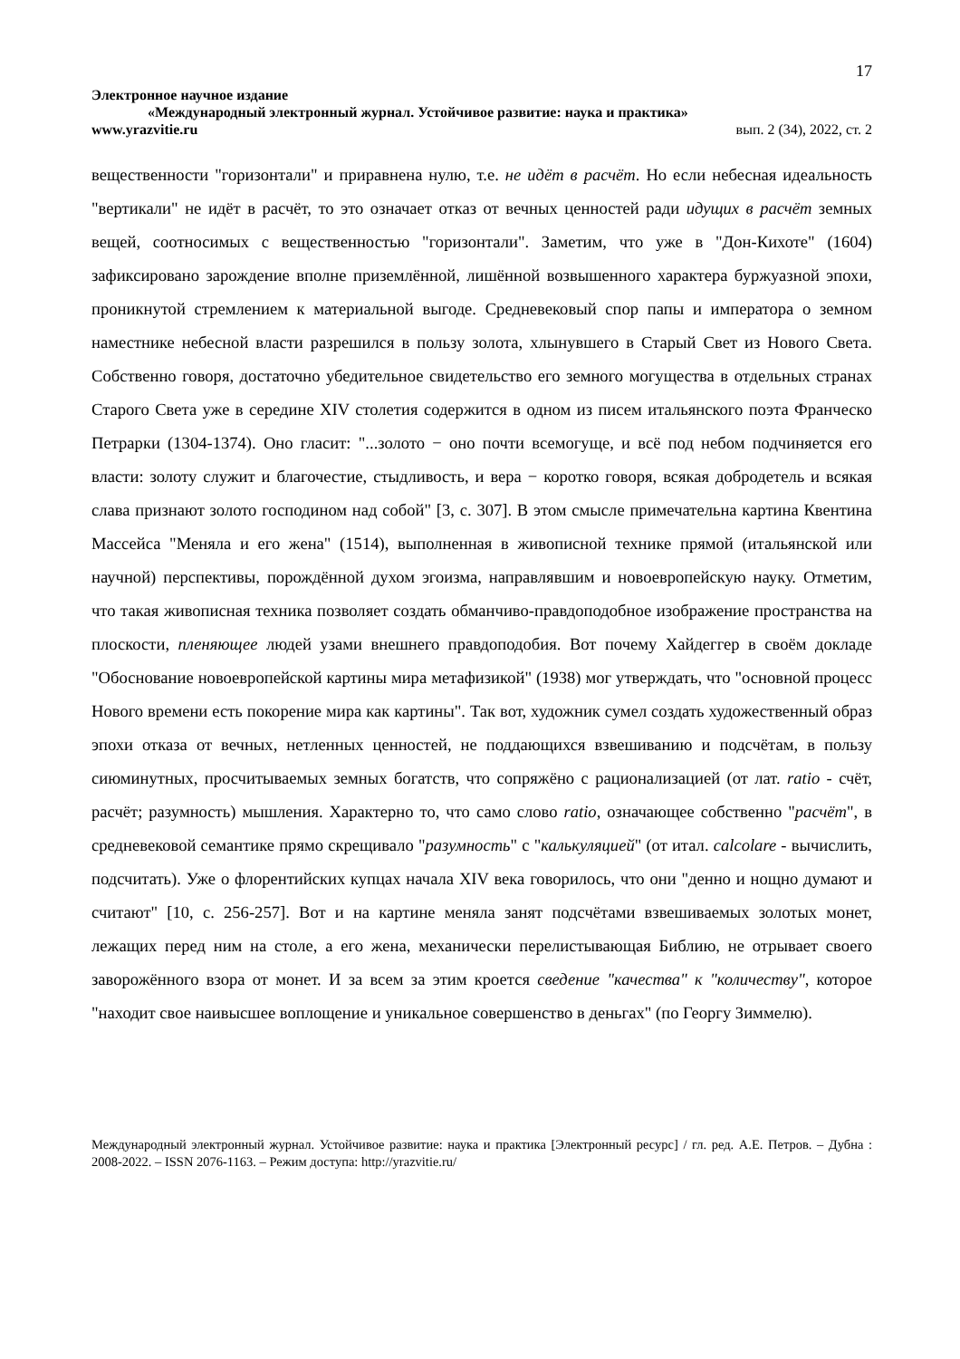17
Электронное научное издание
«Международный электронный журнал. Устойчивое развитие: наука и практика»
www.yrazvitie.ru вып. 2 (34), 2022, ст. 2
вещественности "горизонтали" и приравнена нулю, т.е. не идёт в расчёт. Но если небесная идеальность "вертикали" не идёт в расчёт, то это означает отказ от вечных ценностей ради идущих в расчёт земных вещей, соотносимых с вещественностью "горизонтали". Заметим, что уже в "Дон-Кихоте" (1604) зафиксировано зарождение вполне приземлённой, лишённой возвышенного характера буржуазной эпохи, проникнутой стремлением к материальной выгоде. Средневековый спор папы и императора о земном наместнике небесной власти разрешился в пользу золота, хлынувшего в Старый Свет из Нового Света. Собственно говоря, достаточно убедительное свидетельство его земного могущества в отдельных странах Старого Света уже в середине XIV столетия содержится в одном из писем итальянского поэта Франческо Петрарки (1304-1374). Оно гласит: "...золото − оно почти всемогуще, и всё под небом подчиняется его власти: золоту служит и благочестие, стыдливость, и вера − коротко говоря, всякая добродетель и всякая слава признают золото господином над собой" [3, с. 307]. В этом смысле примечательна картина Квентина Массейса "Меняла и его жена" (1514), выполненная в живописной технике прямой (итальянской или научной) перспективы, порождённой духом эгоизма, направлявшим и новоевропейскую науку. Отметим, что такая живописная техника позволяет создать обманчиво-правдоподобное изображение пространства на плоскости, пленяющее людей узами внешнего правдоподобия. Вот почему Хайдеггер в своём докладе "Обоснование новоевропейской картины мира метафизикой" (1938) мог утверждать, что "основной процесс Нового времени есть покорение мира как картины". Так вот, художник сумел создать художественный образ эпохи отказа от вечных, нетленных ценностей, не поддающихся взвешиванию и подсчётам, в пользу сиюминутных, просчитываемых земных богатств, что сопряжёно с рационализацией (от лат. ratio - счёт, расчёт; разумность) мышления. Характерно то, что само слово ratio, означающее собственно "расчёт", в средневековой семантике прямо скрещивало "разумность" с "калькуляцией" (от итал. calcolare - вычислить, подсчитать). Уже о флорентийских купцах начала XIV века говорилось, что они "денно и нощно думают и считают" [10, с. 256-257]. Вот и на картине меняла занят подсчётами взвешиваемых золотых монет, лежащих перед ним на столе, а его жена, механически перелистывающая Библию, не отрывает своего заворожённого взора от монет. И за всем за этим кроется сведение "качества" к "количеству", которое "находит свое наивысшее воплощение и уникальное совершенство в деньгах" (по Георгу Зиммелю).
Международный электронный журнал. Устойчивое развитие: наука и практика [Электронный ресурс] / гл. ред. А.Е. Петров. – Дубна : 2008-2022. – ISSN 2076-1163. – Режим доступа: http://yrazvitie.ru/